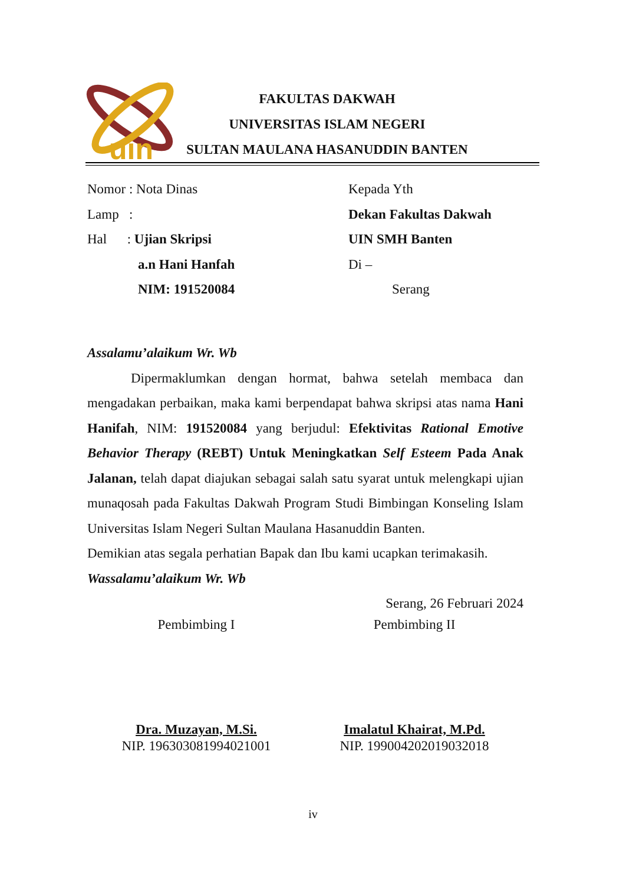uin
FAKULTAS DAKWAH
UNIVERSITAS ISLAM NEGERI
SULTAN MAULANA HASANUDDIN BANTEN
Nomor : Nota Dinas
Lamp :
Hal : Ujian Skripsi
a.n Hani Hanfah
NIM: 191520084
Kepada Yth
Dekan Fakultas Dakwah
UIN SMH Banten
Di –
Serang
Assalamu’alaikum Wr. Wb
Dipermaklumkan dengan hormat, bahwa setelah membaca dan mengadakan perbaikan, maka kami berpendapat bahwa skripsi atas nama Hani Hanifah, NIM: 191520084 yang berjudul: Efektivitas Rational Emotive Behavior Therapy (REBT) Untuk Meningkatkan Self Esteem Pada Anak Jalanan, telah dapat diajukan sebagai salah satu syarat untuk melengkapi ujian munaqosah pada Fakultas Dakwah Program Studi Bimbingan Konseling Islam Universitas Islam Negeri Sultan Maulana Hasanuddin Banten.
Demikian atas segala perhatian Bapak dan Ibu kami ucapkan terimakasih.
Wassalamu’alaikum Wr. Wb
Serang, 26 Februari 2024
Pembimbing I
Dra. Muzayan, M.Si.
NIP. 196303081994021001
Pembimbing II
Imalatul Khairat, M.Pd.
NIP. 199004202019032018
iv